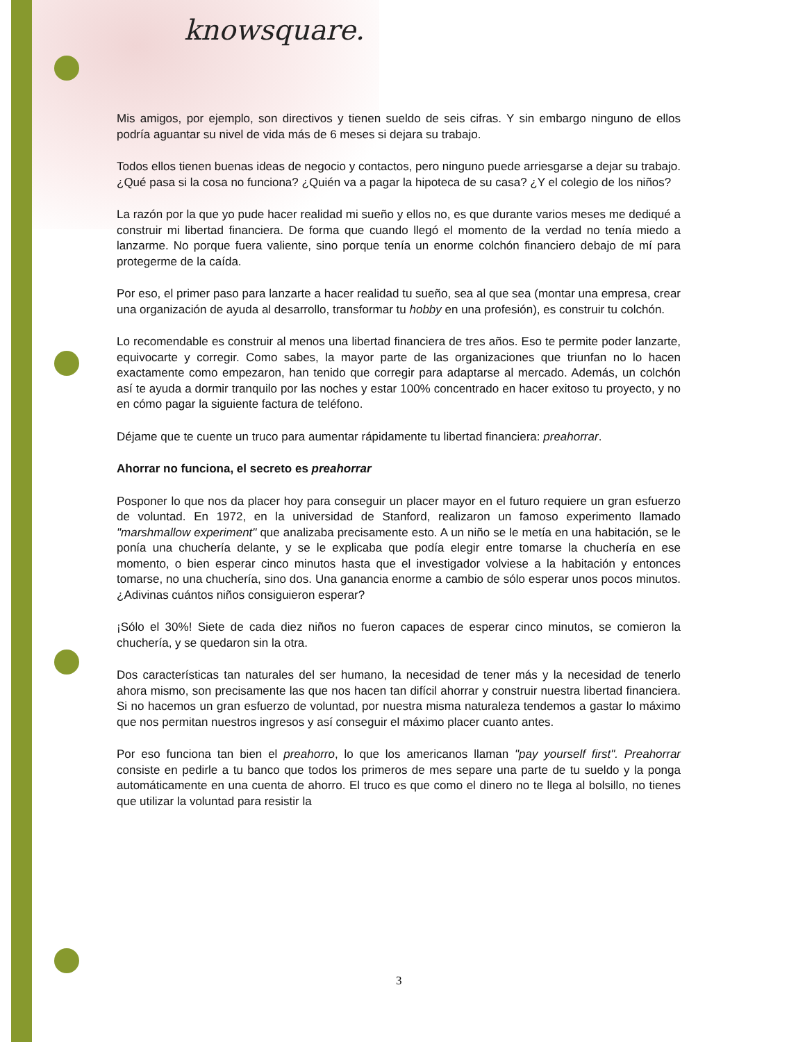knowsquare.
Mis amigos, por ejemplo, son directivos y tienen sueldo de seis cifras. Y sin embargo ninguno de ellos podría aguantar su nivel de vida más de 6 meses si dejara su trabajo.
Todos ellos tienen buenas ideas de negocio y contactos, pero ninguno puede arriesgarse a dejar su trabajo. ¿Qué pasa si la cosa no funciona? ¿Quién va a pagar la hipoteca de su casa? ¿Y el colegio de los niños?
La razón por la que yo pude hacer realidad mi sueño y ellos no, es que durante varios meses me dediqué a construir mi libertad financiera. De forma que cuando llegó el momento de la verdad no tenía miedo a lanzarme. No porque fuera valiente, sino porque tenía un enorme colchón financiero debajo de mí para protegerme de la caída.
Por eso, el primer paso para lanzarte a hacer realidad tu sueño, sea al que sea (montar una empresa, crear una organización de ayuda al desarrollo, transformar tu hobby en una profesión), es construir tu colchón.
Lo recomendable es construir al menos una libertad financiera de tres años. Eso te permite poder lanzarte, equivocarte y corregir. Como sabes, la mayor parte de las organizaciones que triunfan no lo hacen exactamente como empezaron, han tenido que corregir para adaptarse al mercado. Además, un colchón así te ayuda a dormir tranquilo por las noches y estar 100% concentrado en hacer exitoso tu proyecto, y no en cómo pagar la siguiente factura de teléfono.
Déjame que te cuente un truco para aumentar rápidamente tu libertad financiera: preahorrar.
Ahorrar no funciona, el secreto es preahorrar
Posponer lo que nos da placer hoy para conseguir un placer mayor en el futuro requiere un gran esfuerzo de voluntad. En 1972, en la universidad de Stanford, realizaron un famoso experimento llamado "marshmallow experiment" que analizaba precisamente esto. A un niño se le metía en una habitación, se le ponía una chuchería delante, y se le explicaba que podía elegir entre tomarse la chuchería en ese momento, o bien esperar cinco minutos hasta que el investigador volviese a la habitación y entonces tomarse, no una chuchería, sino dos. Una ganancia enorme a cambio de sólo esperar unos pocos minutos. ¿Adivinas cuántos niños consiguieron esperar?
¡Sólo el 30%! Siete de cada diez niños no fueron capaces de esperar cinco minutos, se comieron la chuchería, y se quedaron sin la otra.
Dos características tan naturales del ser humano, la necesidad de tener más y la necesidad de tenerlo ahora mismo, son precisamente las que nos hacen tan difícil ahorrar y construir nuestra libertad financiera. Si no hacemos un gran esfuerzo de voluntad, por nuestra misma naturaleza tendemos a gastar lo máximo que nos permitan nuestros ingresos y así conseguir el máximo placer cuanto antes.
Por eso funciona tan bien el preahorro, lo que los americanos llaman "pay yourself first". Preahorrar consiste en pedirle a tu banco que todos los primeros de mes separe una parte de tu sueldo y la ponga automáticamente en una cuenta de ahorro. El truco es que como el dinero no te llega al bolsillo, no tienes que utilizar la voluntad para resistir la
3